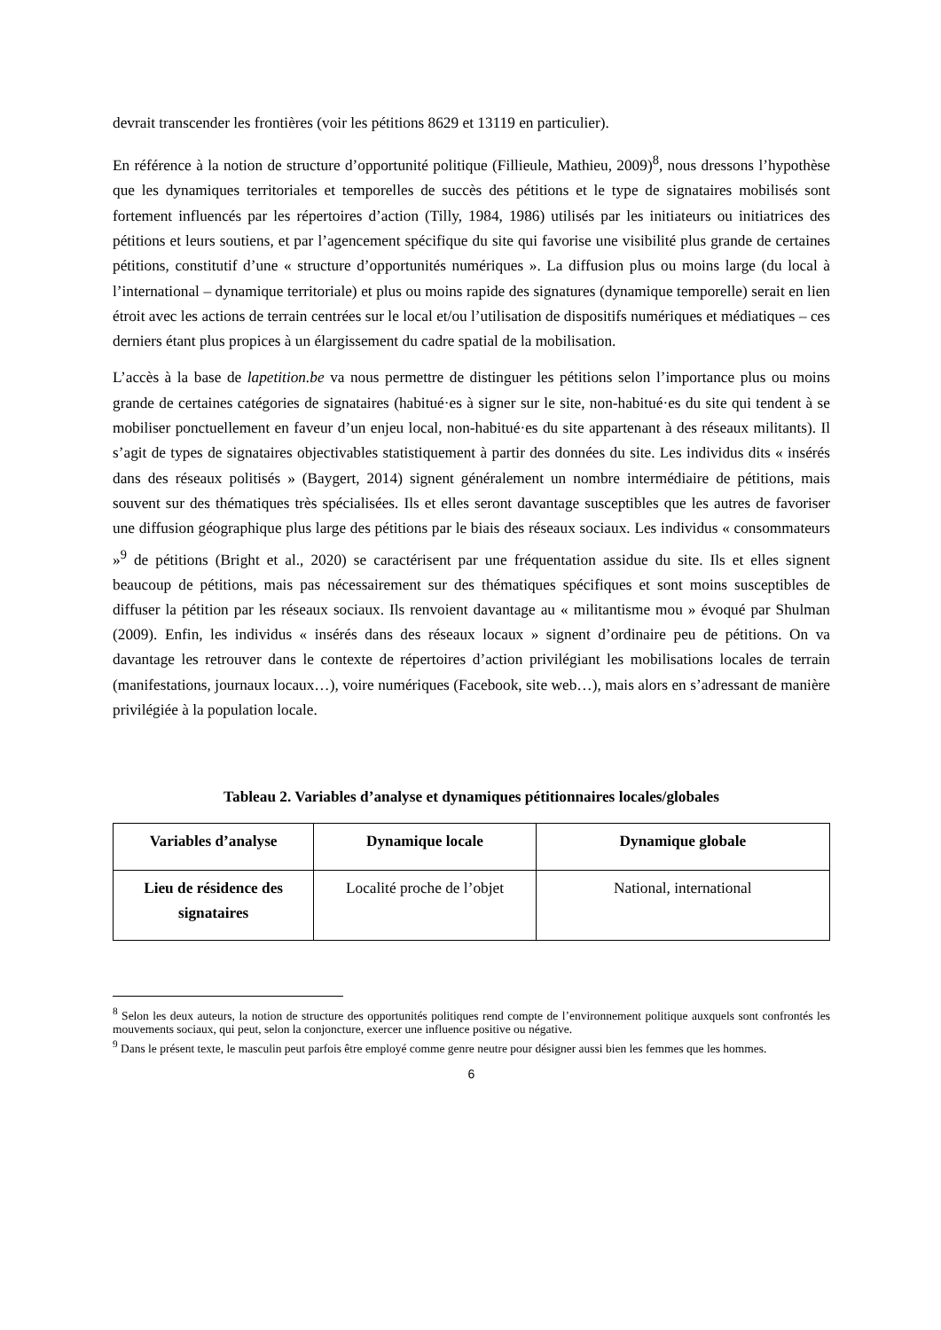devrait transcender les frontières (voir les pétitions 8629 et 13119 en particulier).
En référence à la notion de structure d’opportunité politique (Fillieule, Mathieu, 2009)<sup>8</sup>, nous dressons l’hypothèse que les dynamiques territoriales et temporelles de succès des pétitions et le type de signataires mobilisés sont fortement influencés par les répertoires d’action (Tilly, 1984, 1986) utilisés par les initiateurs ou initiatrices des pétitions et leurs soutiens, et par l’agencement spécifique du site qui favorise une visibilité plus grande de certaines pétitions, constitutif d’une « structure d’opportunités numériques ». La diffusion plus ou moins large (du local à l’international – dynamique territoriale) et plus ou moins rapide des signatures (dynamique temporelle) serait en lien étroit avec les actions de terrain centrées sur le local et/ou l’utilisation de dispositifs numériques et médiatiques – ces derniers étant plus propices à un élargissement du cadre spatial de la mobilisation.
L’accès à la base de lapetition.be va nous permettre de distinguer les pétitions selon l’importance plus ou moins grande de certaines catégories de signataires (habitué·es à signer sur le site, non-habitué·es du site qui tendent à se mobiliser ponctuellement en faveur d’un enjeu local, non-habitué·es du site appartenant à des réseaux militants). Il s’agit de types de signataires objectivables statistiquement à partir des données du site. Les individus dits « insérés dans des réseaux politisés » (Baygert, 2014) signent généralement un nombre intermédiaire de pétitions, mais souvent sur des thématiques très spécialisées. Ils et elles seront davantage susceptibles que les autres de favoriser une diffusion géographique plus large des pétitions par le biais des réseaux sociaux. Les individus « consommateurs »<sup>9</sup> de pétitions (Bright et al., 2020) se caractérisent par une fréquentation assidue du site. Ils et elles signent beaucoup de pétitions, mais pas nécessairement sur des thématiques spécifiques et sont moins susceptibles de diffuser la pétition par les réseaux sociaux. Ils renvoient davantage au « militantisme mou » évoqué par Shulman (2009). Enfin, les individus « insérés dans des réseaux locaux » signent d’ordinaire peu de pétitions. On va davantage les retrouver dans le contexte de répertoires d’action privilégiant les mobilisations locales de terrain (manifestations, journaux locaux…), voire numériques (Facebook, site web…), mais alors en s’adressant de manière privilégiée à la population locale.
Tableau 2. Variables d’analyse et dynamiques pétitionnaires locales/globales
| Variables d’analyse | Dynamique locale | Dynamique globale |
| --- | --- | --- |
| Lieu de résidence des signataires | Localité proche de l’objet | National, international |
<sup>8</sup> Selon les deux auteurs, la notion de structure des opportunités politiques rend compte de l’environnement politique auxquels sont confrontés les mouvements sociaux, qui peut, selon la conjoncture, exercer une influence positive ou négative.
<sup>9</sup> Dans le présent texte, le masculin peut parfois être employé comme genre neutre pour désigner aussi bien les femmes que les hommes.
6